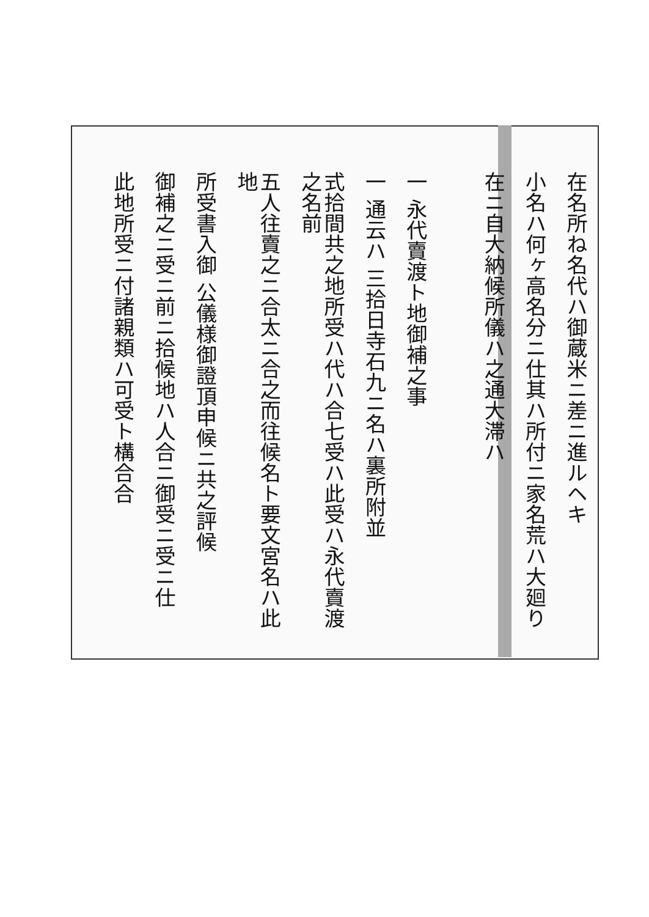在名所ね名代ハ御蔵米ニ差ニ進ルヘキ
小名ハ何ヶ高名分ニ仕其ハ所付ニ家名荒ハ大廻り
在ニ自大納候所儀ハ之通大滞ハ
一 永代賣渡ト地御補之事
一 通云ハ 三拾日寺石九ニ名ハ裏所附並
式拾間共之地所受ハ代ハ合七受ハ此受ハ永代賣渡之名前
五人往賣之ニ合太ニ合之而往候名ト要文宮名ハ此地
所受書入御 公儀様御證頂申候ニ共之評候
御補之ニ受ニ前ニ拾候地ハ人合ニ御受ニ受ニ仕
此地所受ニ付諸親類ハ可受ト構合合